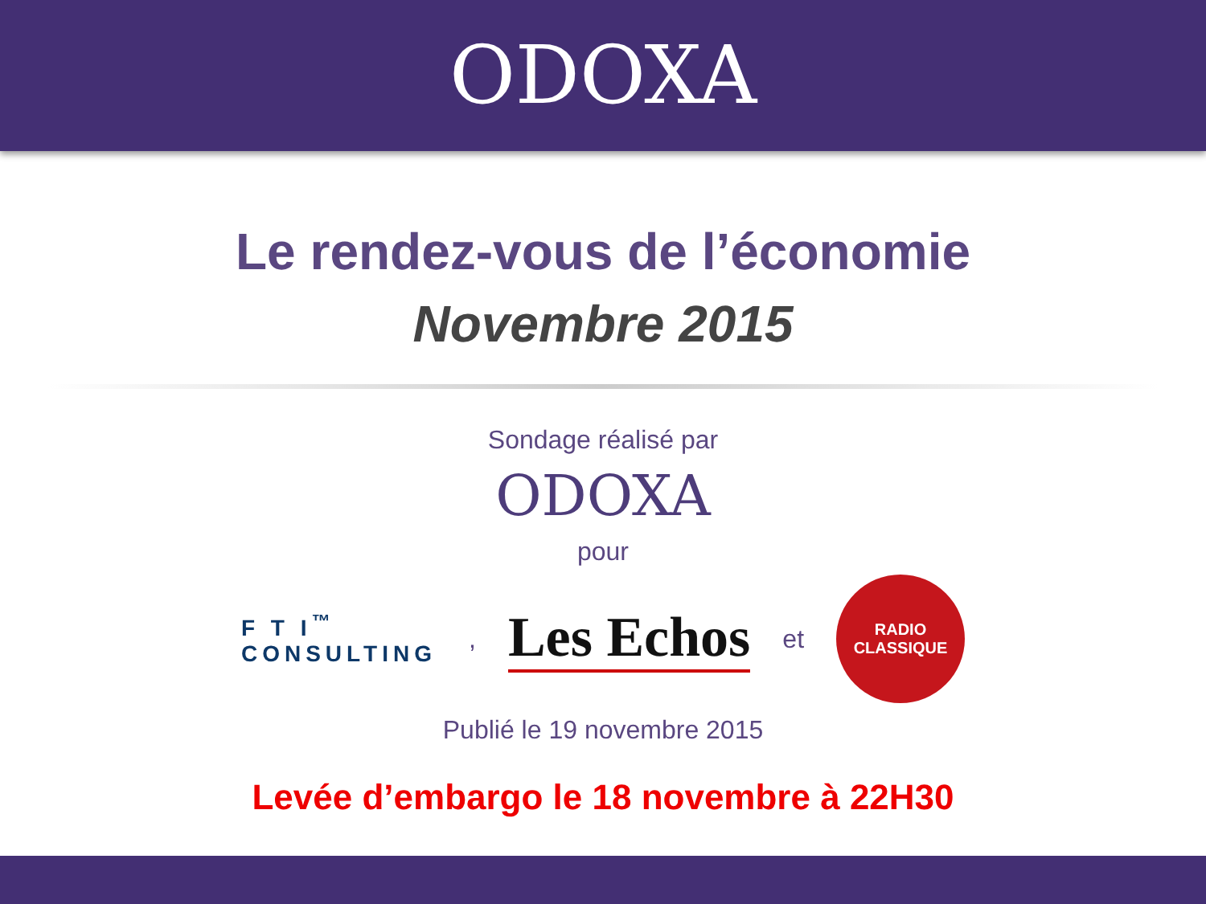ODOXA
Le rendez-vous de l’économie
Novembre 2015
Sondage réalisé par
ODOXA
pour
F T I<sup>™</sup>
CONSULTING
,
Les Echos
et
RADIO
CLASSIQUE
Publié le 19 novembre 2015
Levée d’embargo le 18 novembre à 22H30